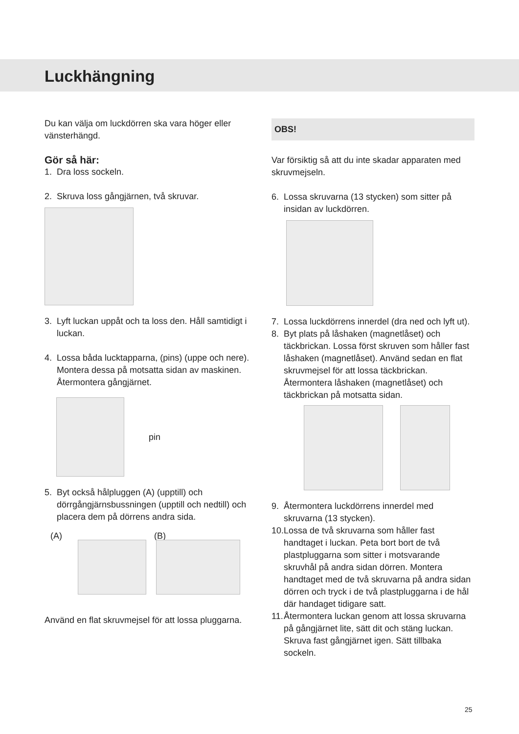Luckhängning
Du kan välja om luckdörren ska vara höger eller vänsterhängd.
Gör så här:
1. Dra loss sockeln.
2. Skruva loss gångjärnen, två skruvar.
3. Lyft luckan uppåt och ta loss den. Håll samtidigt i luckan.
4. Lossa båda lucktapparna, (pins) (uppe och nere). Montera dessa på motsatta sidan av maskinen. Återmontera gångjärnet.
pin
5. Byt också hålpluggen (A) (upptill) och dörrgångjärnsbussningen (upptill och nedtill) och placera dem på dörrens andra sida.
(A) (B)
Använd en flat skruvmejsel för att lossa pluggarna.
OBS!
Var försiktig så att du inte skadar apparaten med skruvmejseln.
6. Lossa skruvarna (13 stycken) som sitter på insidan av luckdörren.
7. Lossa luckdörrens innerdel (dra ned och lyft ut).
8. Byt plats på låshaken (magnetlåset) och täckbrickan. Lossa först skruven som håller fast låshaken (magnetlåset). Använd sedan en flat skruvmejsel för att lossa täckbrickan. Återmontera låshaken (magnetlåset) och täckbrickan på motsatta sidan.
9. Återmontera luckdörrens innerdel med skruvarna (13 stycken).
10. Lossa de två skruvarna som håller fast handtaget i luckan. Peta bort bort de två plastpluggarna som sitter i motsvarande skruvhål på andra sidan dörren. Montera handtaget med de två skruvarna på andra sidan dörren och tryck i de två plastpluggarna i de hål där handaget tidigare satt.
11. Återmontera luckan genom att lossa skruvarna på gångjärnet lite, sätt dit och stäng luckan. Skruva fast gångjärnet igen. Sätt tillbaka sockeln.
25